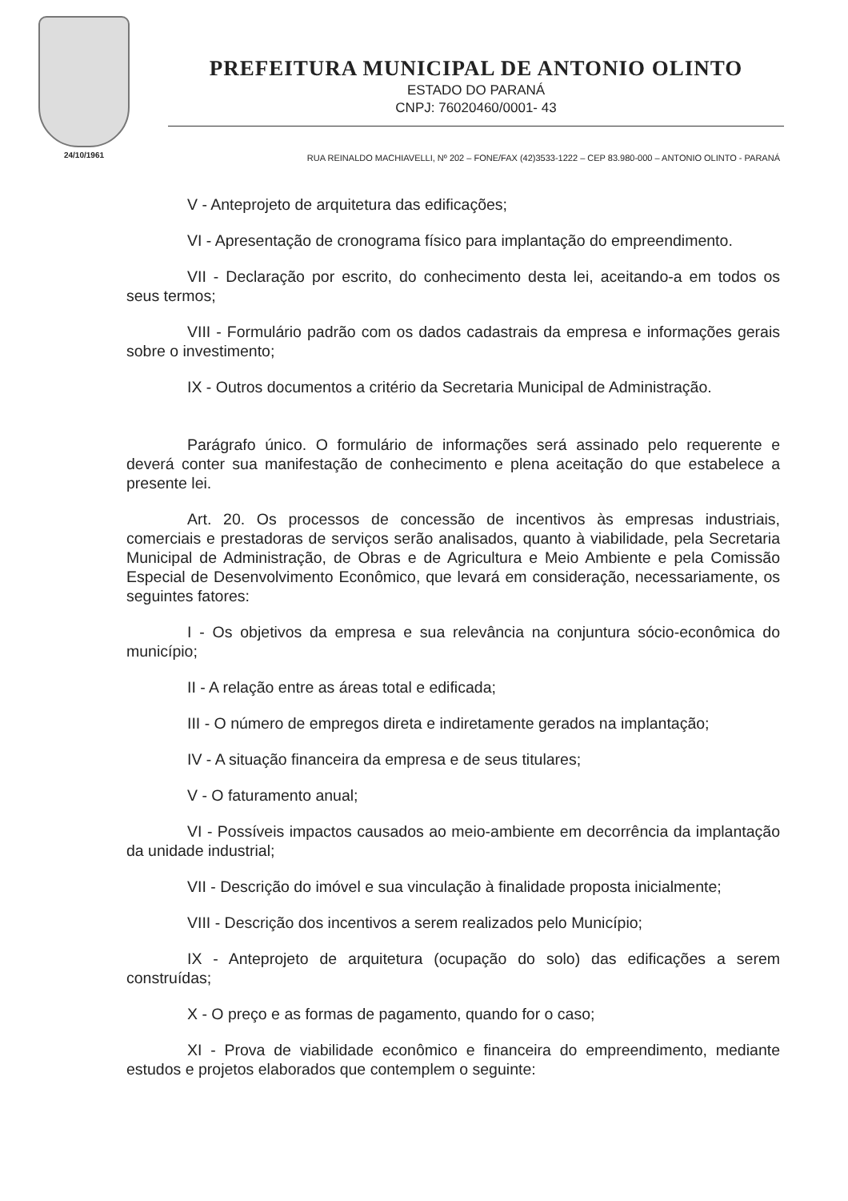24/10/1961
PREFEITURA MUNICIPAL DE ANTONIO OLINTO
ESTADO DO PARANÁ
CNPJ: 76020460/0001- 43
RUA REINALDO MACHIAVELLI, Nº 202 – FONE/FAX (42)3533-1222 – CEP 83.980-000 – ANTONIO OLINTO - PARANÁ
V - Anteprojeto de arquitetura das edificações;
VI - Apresentação de cronograma físico para implantação do empreendimento.
VII - Declaração por escrito, do conhecimento desta lei, aceitando-a em todos os seus termos;
VIII - Formulário padrão com os dados cadastrais da empresa e informações gerais sobre o investimento;
IX - Outros documentos a critério da Secretaria Municipal de Administração.
Parágrafo único. O formulário de informações será assinado pelo requerente e deverá conter sua manifestação de conhecimento e plena aceitação do que estabelece a presente lei.
Art. 20. Os processos de concessão de incentivos às empresas industriais, comerciais e prestadoras de serviços serão analisados, quanto à viabilidade, pela Secretaria Municipal de Administração, de Obras e de Agricultura e Meio Ambiente e pela Comissão Especial de Desenvolvimento Econômico, que levará em consideração, necessariamente, os seguintes fatores:
I - Os objetivos da empresa e sua relevância na conjuntura sócio-econômica do município;
II - A relação entre as áreas total e edificada;
III - O número de empregos direta e indiretamente gerados na implantação;
IV - A situação financeira da empresa e de seus titulares;
V - O faturamento anual;
VI - Possíveis impactos causados ao meio-ambiente em decorrência da implantação da unidade industrial;
VII - Descrição do imóvel e sua vinculação à finalidade proposta inicialmente;
VIII - Descrição dos incentivos a serem realizados pelo Município;
IX - Anteprojeto de arquitetura (ocupação do solo) das edificações a serem construídas;
X - O preço e as formas de pagamento, quando for o caso;
XI - Prova de viabilidade econômico e financeira do empreendimento, mediante estudos e projetos elaborados que contemplem o seguinte: